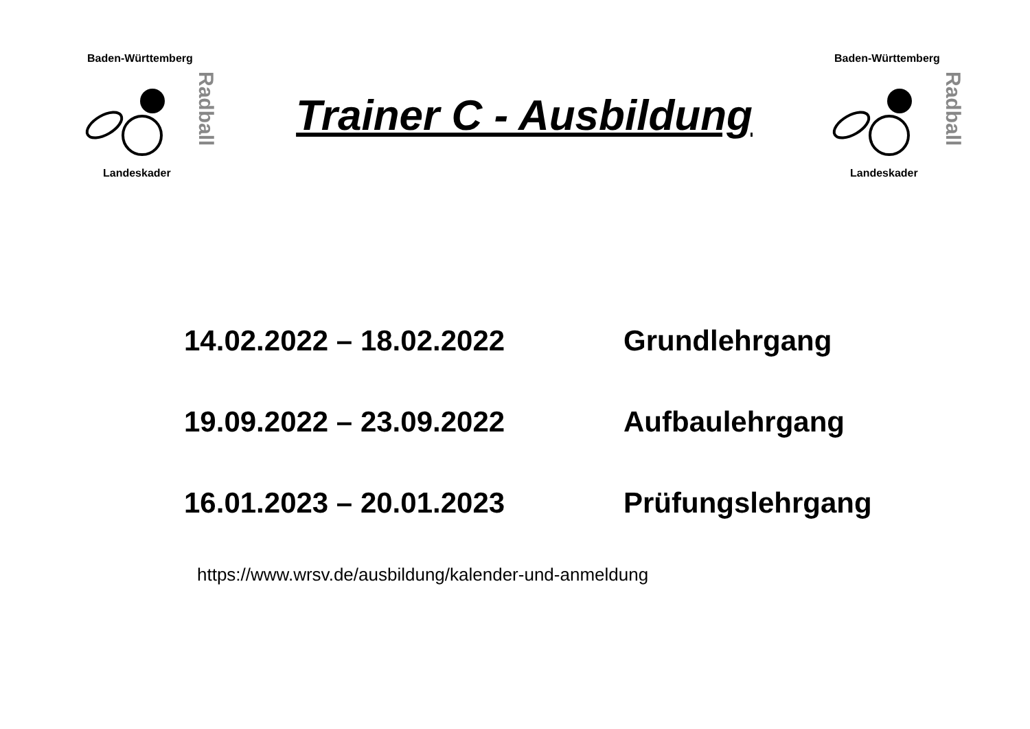Baden-Württemberg
Radball
Landeskader
Trainer C - Ausbildung
Baden-Württemberg
Radball
Landeskader
14.02.2022 – 18.02.2022 Grundlehrgang
19.09.2022 – 23.09.2022 Aufbaulehrgang
16.01.2023 – 20.01.2023 Prüfungslehrgang
https://www.wrsv.de/ausbildung/kalender-und-anmeldung